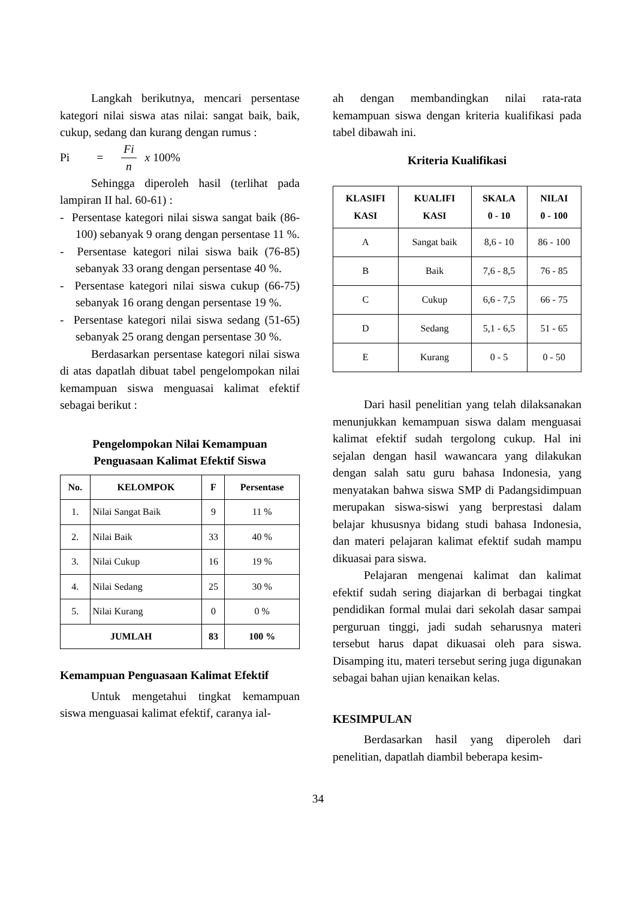Langkah berikutnya, mencari persentase kategori nilai siswa atas nilai: sangat baik, baik, cukup, sedang dan kurang dengan rumus :
Pi = Fi n x 100%
Sehingga diperoleh hasil (terlihat pada lampiran II hal. 60-61) :
- Persentase kategori nilai siswa sangat baik (86-100) sebanyak 9 orang dengan persentase 11 %.
- Persentase kategori nilai siswa baik (76-85) sebanyak 33 orang dengan persentase 40 %.
- Persentase kategori nilai siswa cukup (66-75) sebanyak 16 orang dengan persentase 19 %.
- Persentase kategori nilai siswa sedang (51-65) sebanyak 25 orang dengan persentase 30 %.
Berdasarkan persentase kategori nilai siswa di atas dapatlah dibuat tabel pengelompokan nilai kemampuan siswa menguasai kalimat efektif sebagai berikut :
Pengelompokan Nilai Kemampuan
Penguasaan Kalimat Efektif Siswa
| No. | KELOMPOK | F | Persentase |
| --- | --- | --- | --- |
| 1. | Nilai Sangat Baik | 9 | 11 % |
| 2. | Nilai Baik | 33 | 40 % |
| 3. | Nilai Cukup | 16 | 19 % |
| 4. | Nilai Sedang | 25 | 30 % |
| 5. | Nilai Kurang | 0 | 0 % |
| JUMLAH | | 83 | 100 % |
Kemampuan Penguasaan Kalimat Efektif
Untuk mengetahui tingkat kemampuan siswa menguasai kalimat efektif, caranya ial-
ah dengan membandingkan nilai rata-rata kemampuan siswa dengan kriteria kualifikasi pada tabel dibawah ini.
Kriteria Kualifikasi
| KLASIFI KASI | KUALIFI KASI | SKALA 0 - 10 | NILAI 0 - 100 |
| --- | --- | --- | --- |
| A | Sangat baik | 8,6 - 10 | 86 - 100 |
| B | Baik | 7,6 - 8,5 | 76 - 85 |
| C | Cukup | 6,6 - 7,5 | 66 - 75 |
| D | Sedang | 5,1 - 6,5 | 51 - 65 |
| E | Kurang | 0 - 5 | 0 - 50 |
Dari hasil penelitian yang telah dilaksanakan menunjukkan kemampuan siswa dalam menguasai kalimat efektif sudah tergolong cukup. Hal ini sejalan dengan hasil wawancara yang dilakukan dengan salah satu guru bahasa Indonesia, yang menyatakan bahwa siswa SMP di Padangsidimpuan merupakan siswa-siswi yang berprestasi dalam belajar khususnya bidang studi bahasa Indonesia, dan materi pelajaran kalimat efektif sudah mampu dikuasai para siswa.
Pelajaran mengenai kalimat dan kalimat efektif sudah sering diajarkan di berbagai tingkat pendidikan formal mulai dari sekolah dasar sampai perguruan tinggi, jadi sudah seharusnya materi tersebut harus dapat dikuasai oleh para siswa. Disamping itu, materi tersebut sering juga digunakan sebagai bahan ujian kenaikan kelas.
KESIMPULAN
Berdasarkan hasil yang diperoleh dari penelitian, dapatlah diambil beberapa kesim-
34